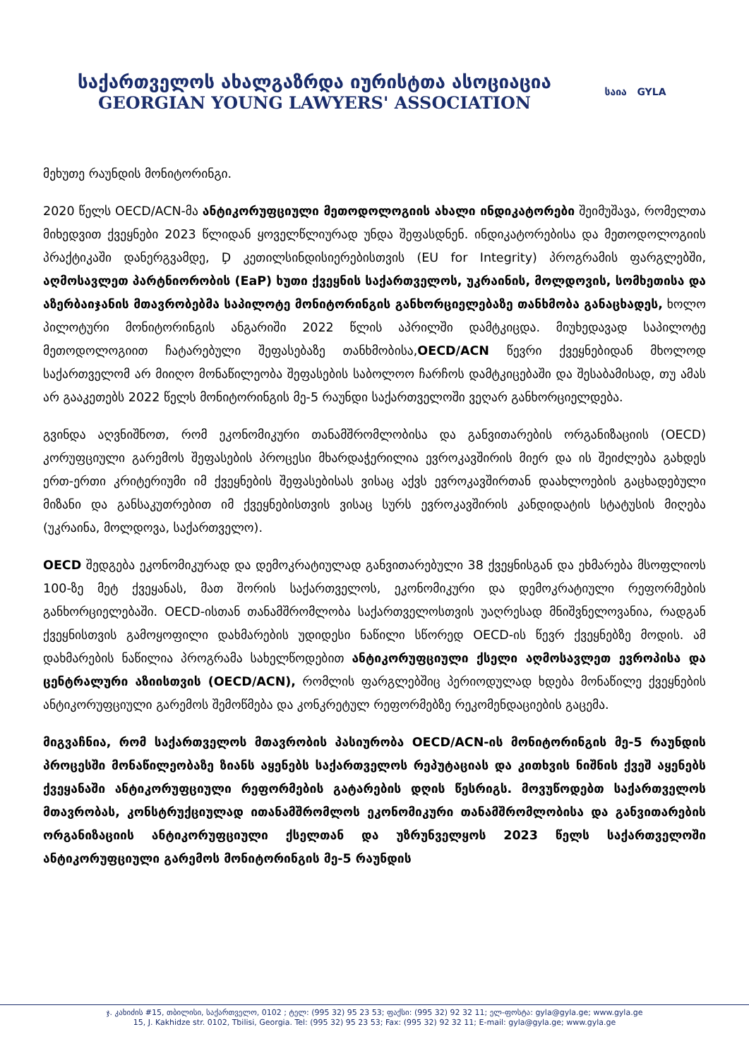საქართველოს ახალგაზრდა იურისტთა ასოციაცია
GEORGIAN YOUNG LAWYERS' ASSOCIATION
საია GYLA
მეხუთე რაუნდის მონიტორინგი.
2020 წელს OECD/ACN-მა ანტიკორუფციული მეთოდოლოგიის ახალი ინდიკატორები შეიმუშავა, რომელთა მიხედვით ქვეყნები 2023 წლიდან ყოველწლიურად უნდა შეფასდნენ. ინდიკატორებისა და მეთოდოლოგიის პრაქტიკაში დანერგვამდე, Ḑ კეთილსინდისიერებისთვის (EU for Integrity) პროგრამის ფარგლებში, აღმოსავლეთ პარტნიორობის (EaP) ხუთი ქვეყნის საქართველოს, უკრაინის, მოლდოვის, სომხეთისა და აზერბაიჯანის მთავრობებმა საპილოტე მონიტორინგის განხორციელებაზე თანხმობა განაცხადეს, ხოლო პილოტური მონიტორინგის ანგარიში 2022 წლის აპრილში დამტკიცდა. მიუხედავად საპილოტე მეთოდოლოგიით ჩატარებული შეფასებაზე თანხმობისა,OECD/ACN წევრი ქვეყნებიდან მხოლოდ საქართველომ არ მიიღო მონაწილეობა შეფასების საბოლოო ჩარჩოს დამტკიცებაში და შესაბამისად, თუ ამას არ გააკეთებს 2022 წელს მონიტორინგის მე-5 რაუნდი საქართველოში ვეღარ განხორციელდება.
გვინდა აღვნიშნოთ, რომ ეკონომიკური თანამშრომლობისა და განვითარების ორგანიზაციის (OECD) კორუფციული გარემოს შეფასების პროცესი მხარდაჭერილია ევროკავშირის მიერ და ის შეიძლება გახდეს ერთ-ერთი კრიტერიუმი იმ ქვეყნების შეფასებისას ვისაც აქვს ევროკავშირთან დაახლოების გაცხადებული მიზანი და განსაკუთრებით იმ ქვეყნებისთვის ვისაც სურს ევროკავშირის კანდიდატის სტატუსის მიღება (უკრაინა, მოლდოვა, საქართველო).
OECD შედგება ეკონომიკურად და დემოკრატიულად განვითარებული 38 ქვეყნისგან და ეხმარება მსოფლიოს 100-ზე მეტ ქვეყანას, მათ შორის საქართველოს, ეკონომიკური და დემოკრატიული რეფორმების განხორციელებაში. OECD-ისთან თანამშრომლობა საქართველოსთვის უაღრესად მნიშვნელოვანია, რადგან ქვეყნისთვის გამოყოფილი დახმარების უდიდესი ნაწილი სწორედ OECD-ის წევრ ქვეყნებზე მოდის. ამ დახმარების ნაწილია პროგრამა სახელწოდებით ანტიკორუფციული ქსელი აღმოსავლეთ ევროპისა და ცენტრალური აზიისთვის (OECD/ACN), რომლის ფარგლებშიც პერიოდულად ხდება მონაწილე ქვეყნების ანტიკორუფციული გარემოს შემოწმება და კონკრეტულ რეფორმებზე რეკომენდაციების გაცემა.
მიგვაჩნია, რომ საქართველოს მთავრობის პასიურობა OECD/ACN-ის მონიტორინგის მე-5 რაუნდის პროცესში მონაწილეობაზე ზიანს აყენებს საქართველოს რეპუტაციას და კითხვის ნიშნის ქვეშ აყენებს ქვეყანაში ანტიკორუფციული რეფორმების გატარების დღის წესრიგს. მოვუწოდებთ საქართველოს მთავრობას, კონსტრუქციულად ითანამშრომლოს ეკონომიკური თანამშრომლობისა და განვითარების ორგანიზაციის ანტიკორუფციული ქსელთან და უზრუნველყოს 2023 წელს საქართველოში ანტიკორუფციული გარემოს მონიტორინგის მე-5 რაუნდის
ჯ. კახიძის #15, თბილისი, საქართველო, 0102 ; ტელ: (995 32) 95 23 53; ფაქსი: (995 32) 92 32 11; ელ-ფოსტა: gyla@gyla.ge; www.gyla.ge
15, J. Kakhidze str. 0102, Tbilisi, Georgia. Tel: (995 32) 95 23 53; Fax: (995 32) 92 32 11; E-mail: gyla@gyla.ge; www.gyla.ge